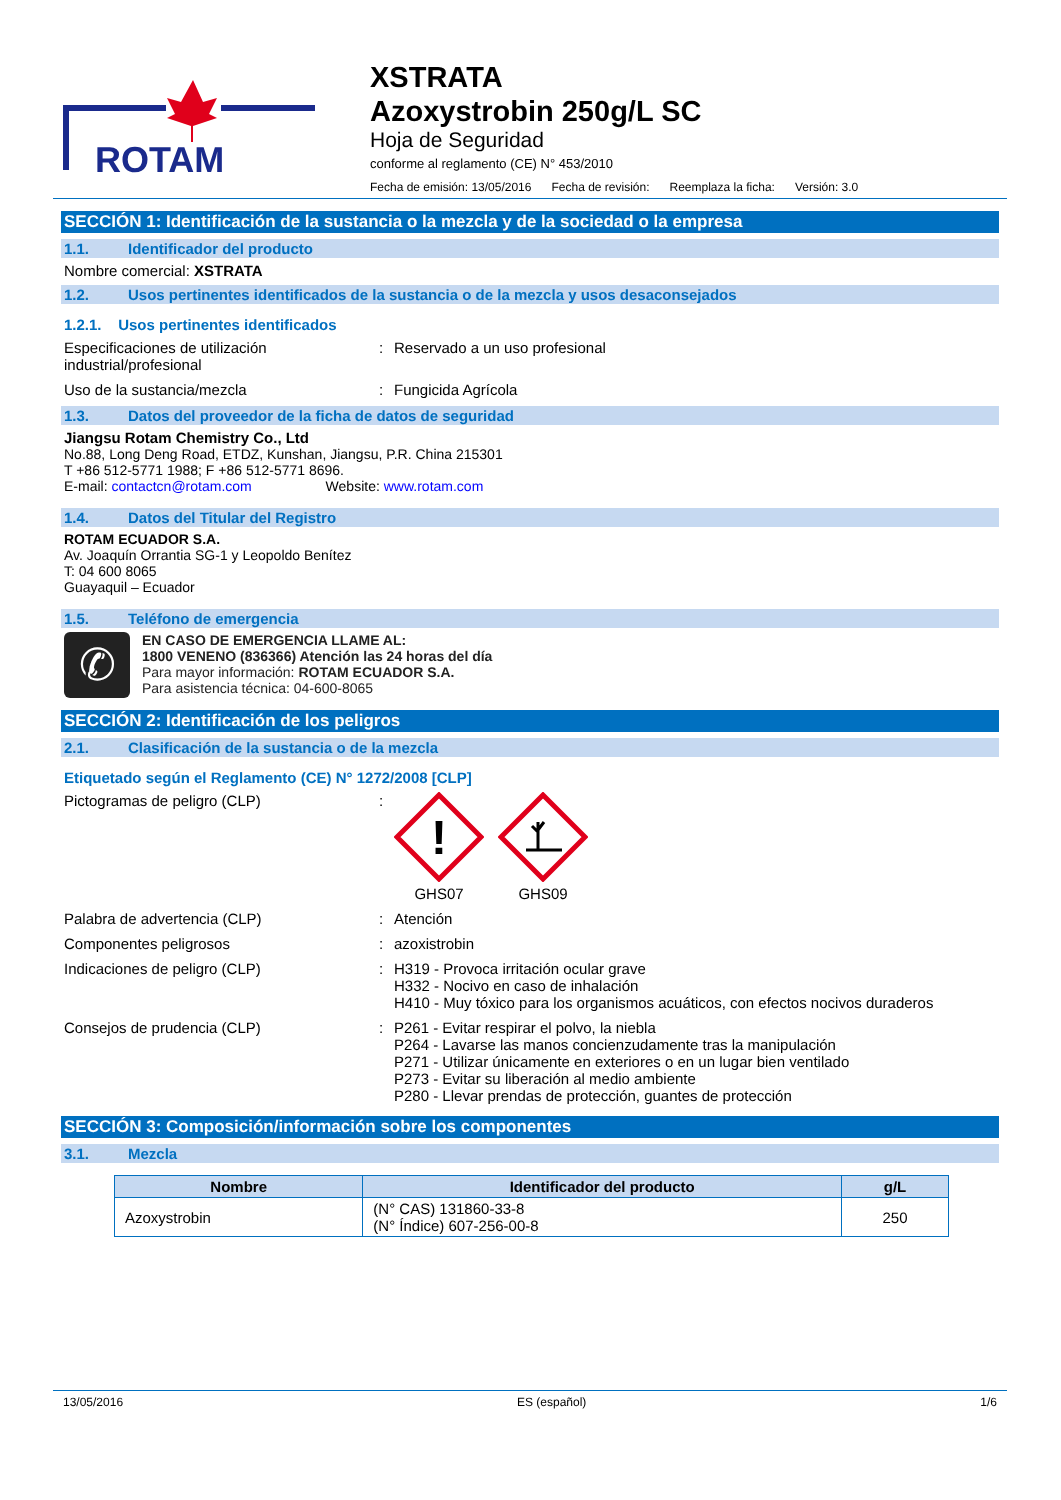ROTAM
XSTRATA
Azoxystrobin 250g/L SC
Hoja de Seguridad
conforme al reglamento (CE) N° 453/2010
Fecha de emisión: 13/05/2016 Fecha de revisión: Reemplaza la ficha: Versión: 3.0
SECCIÓN 1: Identificación de la sustancia o la mezcla y de la sociedad o la empresa
1.1. Identificador del producto
Nombre comercial: XSTRATA
1.2. Usos pertinentes identificados de la sustancia o de la mezcla y usos desaconsejados
1.2.1. Usos pertinentes identificados
Especificaciones de utilización industrial/profesional
: Reservado a un uso profesional
Uso de la sustancia/mezcla : Fungicida Agrícola
1.3. Datos del proveedor de la ficha de datos de seguridad
Jiangsu Rotam Chemistry Co., Ltd
No.88, Long Deng Road, ETDZ, Kunshan, Jiangsu, P.R. China 215301
T +86 512-5771 1988; F +86 512-5771 8696.
E-mail: contactcn@rotam.com Website: www.rotam.com
1.4. Datos del Titular del Registro
ROTAM ECUADOR S.A.
Av. Joaquín Orrantia SG-1 y Leopoldo Benítez
T: 04 600 8065
Guayaquil – Ecuador
1.5. Teléfono de emergencia
✆
EN CASO DE EMERGENCIA LLAME AL:
1800 VENENO (836366) Atención las 24 horas del día
Para mayor información: ROTAM ECUADOR S.A.
Para asistencia técnica: 04-600-8065
SECCIÓN 2: Identificación de los peligros
2.1. Clasificación de la sustancia o de la mezcla
Etiquetado según el Reglamento (CE) N° 1272/2008 [CLP]
Pictogramas de peligro (CLP) :
!
GHS07
GHS09
Palabra de advertencia (CLP) : Atención
Componentes peligrosos : azoxistrobin
Indicaciones de peligro (CLP) : H319 - Provoca irritación ocular grave
H332 - Nocivo en caso de inhalación
H410 - Muy tóxico para los organismos acuáticos, con efectos nocivos duraderos
Consejos de prudencia (CLP) : P261 - Evitar respirar el polvo, la niebla
P264 - Lavarse las manos concienzudamente tras la manipulación
P271 - Utilizar únicamente en exteriores o en un lugar bien ventilado
P273 - Evitar su liberación al medio ambiente
P280 - Llevar prendas de protección, guantes de protección
SECCIÓN 3: Composición/información sobre los componentes
3.1. Mezcla
| Nombre | Identificador del producto | g/L |
| --- | --- | --- |
| Azoxystrobin | (N° CAS) 131860-33-8 (N° Índice) 607-256-00-8 | 250 |
13/05/2016 ES (español) 1/6